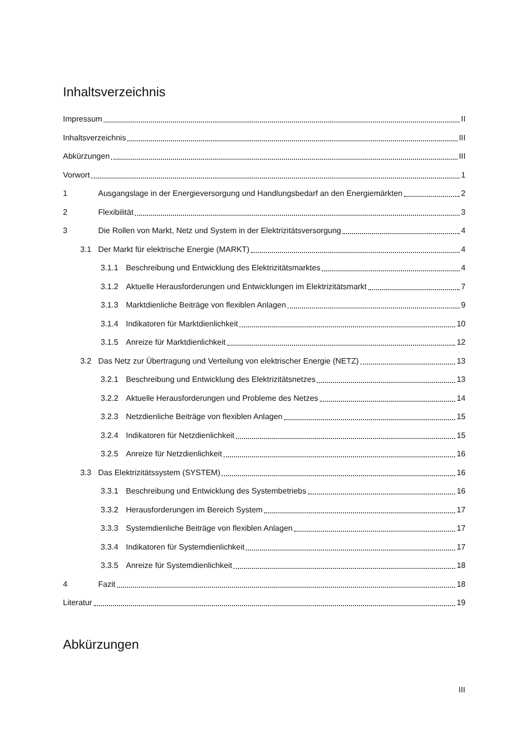Inhaltsverzeichnis
Impressum II
Inhaltsverzeichnis III
Abkürzungen III
Vorwort 1
1 Ausgangslage in der Energieversorgung und Handlungsbedarf an den Energiemärkten 2
2 Flexibilität 3
3 Die Rollen von Markt, Netz und System in der Elektrizitätsversorgung 4
3.1 Der Markt für elektrische Energie (MARKT) 4
3.1.1 Beschreibung und Entwicklung des Elektrizitätsmarktes 4
3.1.2 Aktuelle Herausforderungen und Entwicklungen im Elektrizitätsmarkt 7
3.1.3 Marktdienliche Beiträge von flexiblen Anlagen 9
3.1.4 Indikatoren für Marktdienlichkeit 10
3.1.5 Anreize für Marktdienlichkeit 12
3.2 Das Netz zur Übertragung und Verteilung von elektrischer Energie (NETZ) 13
3.2.1 Beschreibung und Entwicklung des Elektrizitätsnetzes 13
3.2.2 Aktuelle Herausforderungen und Probleme des Netzes 14
3.2.3 Netzdienliche Beiträge von flexiblen Anlagen 15
3.2.4 Indikatoren für Netzdienlichkeit 15
3.2.5 Anreize für Netzdienlichkeit 16
3.3 Das Elektrizitätssystem (SYSTEM) 16
3.3.1 Beschreibung und Entwicklung des Systembetriebs 16
3.3.2 Herausforderungen im Bereich System 17
3.3.3 Systemdienliche Beiträge von flexiblen Anlagen 17
3.3.4 Indikatoren für Systemdienlichkeit 17
3.3.5 Anreize für Systemdienlichkeit 18
4 Fazit 18
Literatur 19
Abkürzungen
III